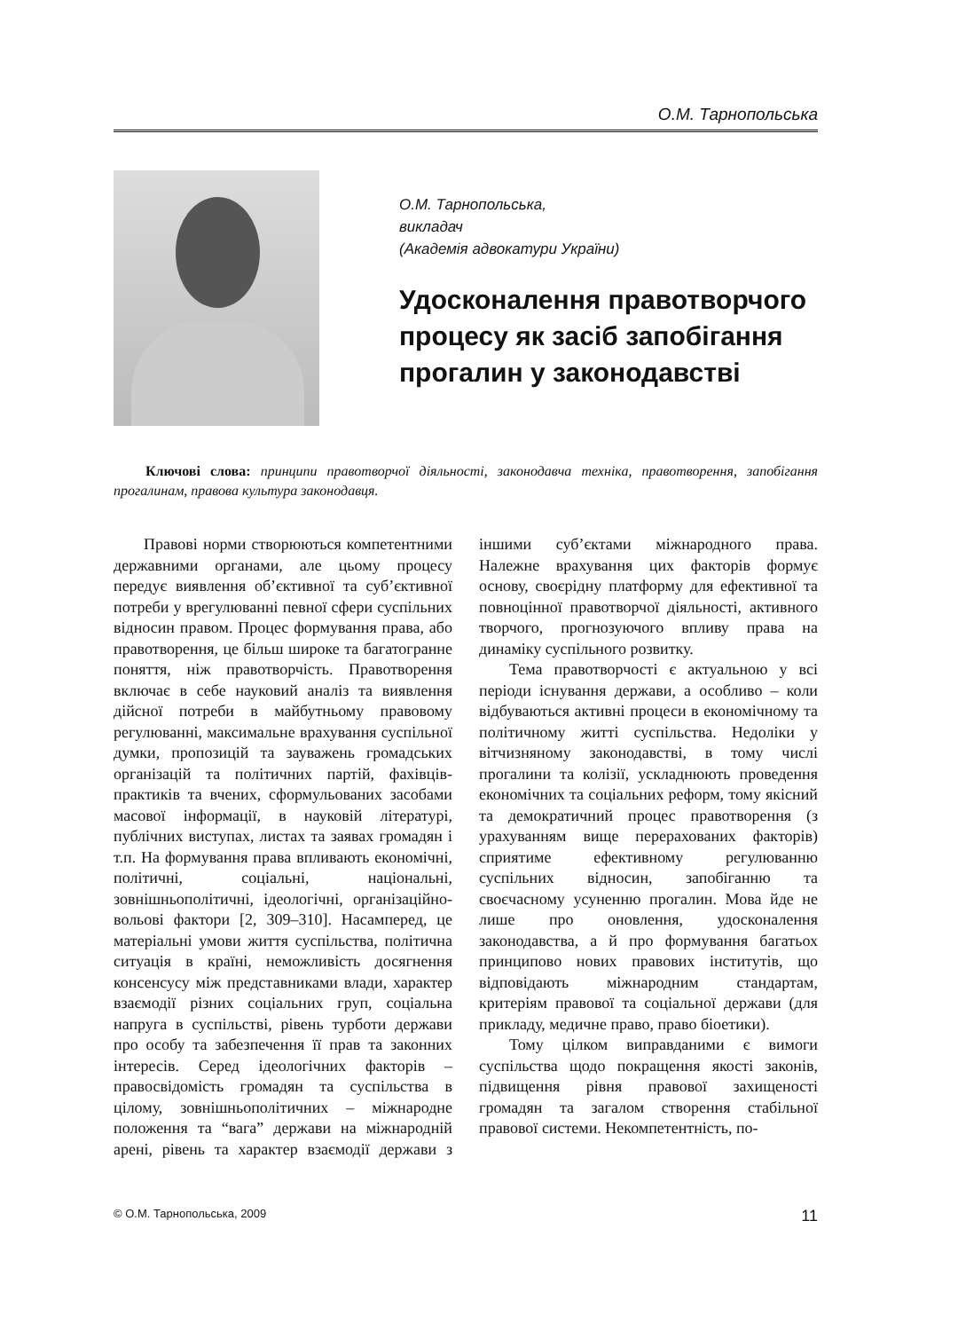О.М. Тарнопольська
О.М. Тарнопольська,
викладач
(Академія адвокатури України)
Удосконалення правотворчого процесу як засіб запобігання прогалин у законодавстві
Ключові слова: принципи правотворчої діяльності, законодавча техніка, правотворення, запобігання прогалинам, правова культура законодавця.
Правові норми створюються компетентними державними органами, але цьому процесу передує виявлення об’єктивної та суб’єктивної потреби у врегулюванні певної сфери суспільних відносин правом. Процес формування права, або правотворення, це більш широке та багатогранне поняття, ніж правотворчість. Правотворення включає в себе науковий аналіз та виявлення дійсної потреби в майбутньому правовому регулюванні, максимальне врахування суспільної думки, пропозицій та зауважень громадських організацій та політичних партій, фахівців-практиків та вчених, сформульованих засобами масової інформації, в науковій літературі, публічних виступах, листах та заявах громадян і т.п. На формування права впливають економічні, політичні, соціальні, національні, зовнішньополітичні, ідеологічні, організаційно-вольові фактори [2, 309–310]. Насамперед, це матеріальні умови життя суспільства, політична ситуація в країні, неможливість досягнення консенсусу між представниками влади, характер взаємодії різних соціальних груп, соціальна напруга в суспільстві, рівень турботи держави про особу та забезпечення її прав та законних інтересів. Серед ідеологічних факторів – правосвідомість громадян та суспільства в цілому, зовнішньополітичних – міжнародне положення та “вага” держави на міжнародній арені, рівень та характер взаємодії держави з іншими суб’єктами міжнародного права. Належне врахування цих факторів формує основу, своєрідну платформу для ефективної та повноцінної правотворчої діяльності, активного творчого, прогнозуючого впливу права на динаміку суспільного розвитку.
Тема правотворчості є актуальною у всі періоди існування держави, а особливо – коли відбуваються активні процеси в економічному та політичному житті суспільства. Недоліки у вітчизняному законодавстві, в тому числі прогалини та колізії, ускладнюють проведення економічних та соціальних реформ, тому якісний та демократичний процес правотворення (з урахуванням вище перерахованих факторів) сприятиме ефективному регулюванню суспільних відносин, запобіганню та своєчасному усуненню прогалин. Мова йде не лише про оновлення, удосконалення законодавства, а й про формування багатьох принципово нових правових інститутів, що відповідають міжнародним стандартам, критеріям правової та соціальної держави (для прикладу, медичне право, право біоетики).
Тому цілком виправданими є вимоги суспільства щодо покращення якості законів, підвищення рівня правової захищеності громадян та загалом створення стабільної правової системи. Некомпетентність, по-
© О.М. Тарнопольська, 2009 11